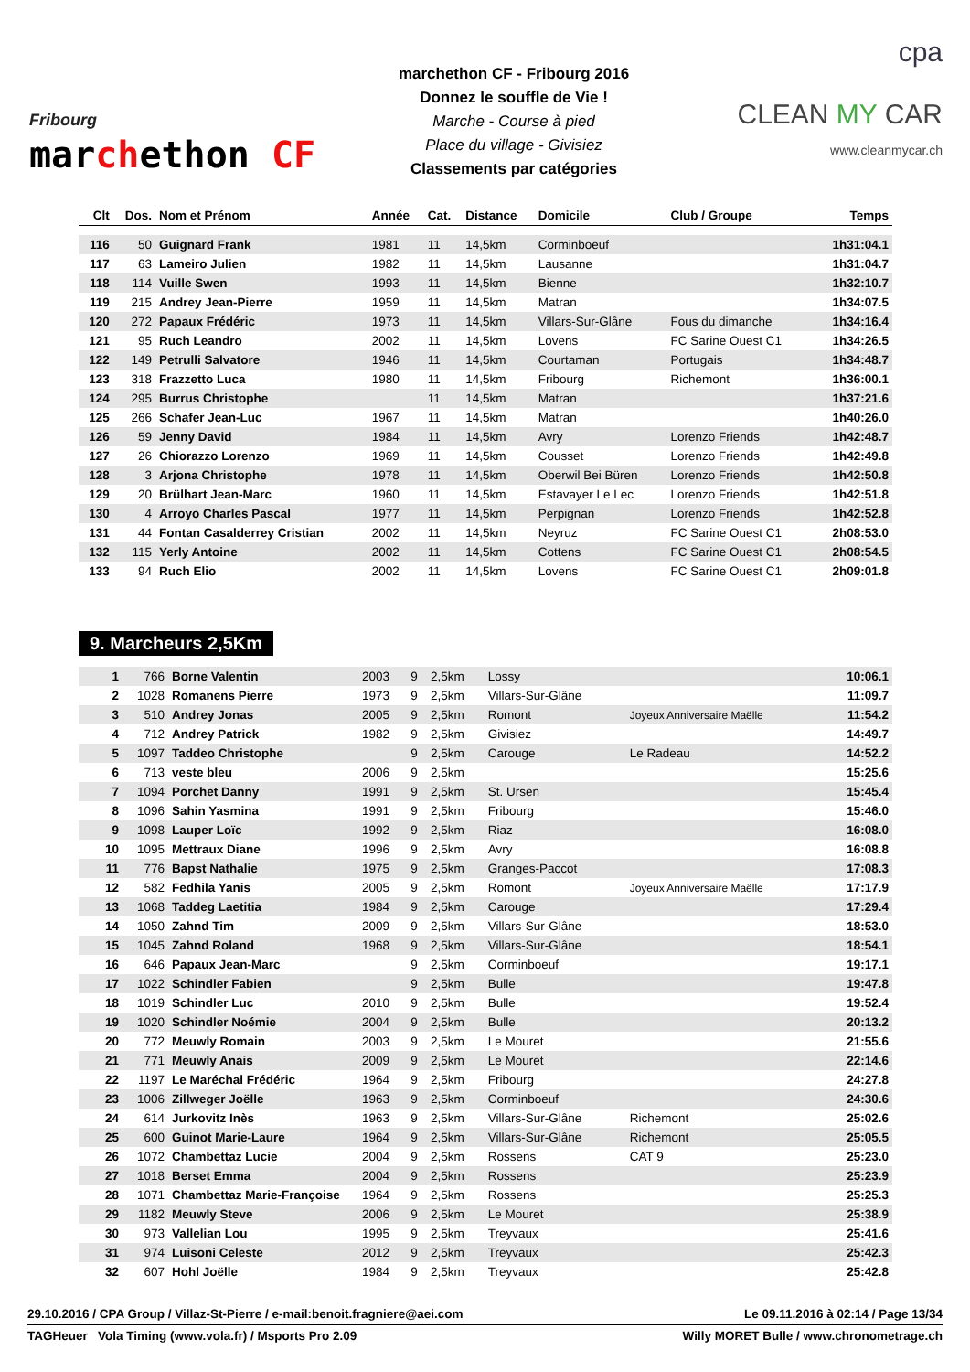Fribourg
marchethon CF
marchethon CF - Fribourg 2016
Donnez le souffle de Vie !
Marche - Course à pied
Place du village - Givisiez
Classements par catégories
cpa
CLEAN MY CAR
www.cleanmycar.ch
| Clt | Dos. | Nom et Prénom | Année | Cat. | Distance | Domicile | Club / Groupe | Temps |
| --- | --- | --- | --- | --- | --- | --- | --- | --- |
| 116 | 50 | Guignard Frank | 1981 | 11 | 14,5km | Corminboeuf | | 1h31:04.1 |
| 117 | 63 | Lameiro Julien | 1982 | 11 | 14,5km | Lausanne | | 1h31:04.7 |
| 118 | 114 | Vuille Swen | 1993 | 11 | 14,5km | Bienne | | 1h32:10.7 |
| 119 | 215 | Andrey Jean-Pierre | 1959 | 11 | 14,5km | Matran | | 1h34:07.5 |
| 120 | 272 | Papaux Frédéric | 1973 | 11 | 14,5km | Villars-Sur-Glâne | Fous du dimanche | 1h34:16.4 |
| 121 | 95 | Ruch Leandro | 2002 | 11 | 14,5km | Lovens | FC Sarine Ouest C1 | 1h34:26.5 |
| 122 | 149 | Petrulli Salvatore | 1946 | 11 | 14,5km | Courtaman | Portugais | 1h34:48.7 |
| 123 | 318 | Frazzetto Luca | 1980 | 11 | 14,5km | Fribourg | Richemont | 1h36:00.1 |
| 124 | 295 | Burrus Christophe | | 11 | 14,5km | Matran | | 1h37:21.6 |
| 125 | 266 | Schafer Jean-Luc | 1967 | 11 | 14,5km | Matran | | 1h40:26.0 |
| 126 | 59 | Jenny David | 1984 | 11 | 14,5km | Avry | Lorenzo Friends | 1h42:48.7 |
| 127 | 26 | Chiorazzo Lorenzo | 1969 | 11 | 14,5km | Cousset | Lorenzo Friends | 1h42:49.8 |
| 128 | 3 | Arjona Christophe | 1978 | 11 | 14,5km | Oberwil Bei Büren | Lorenzo Friends | 1h42:50.8 |
| 129 | 20 | Brülhart Jean-Marc | 1960 | 11 | 14,5km | Estavayer Le Lec | Lorenzo Friends | 1h42:51.8 |
| 130 | 4 | Arroyo Charles Pascal | 1977 | 11 | 14,5km | Perpignan | Lorenzo Friends | 1h42:52.8 |
| 131 | 44 | Fontan Casalderrey Cristian | 2002 | 11 | 14,5km | Neyruz | FC Sarine Ouest C1 | 2h08:53.0 |
| 132 | 115 | Yerly Antoine | 2002 | 11 | 14,5km | Cottens | FC Sarine Ouest C1 | 2h08:54.5 |
| 133 | 94 | Ruch Elio | 2002 | 11 | 14,5km | Lovens | FC Sarine Ouest C1 | 2h09:01.8 |
9. Marcheurs 2,5Km
| 1 | 766 | Borne Valentin | 2003 | 9 | 2,5km | Lossy | | 10:06.1 |
| 2 | 1028 | Romanens Pierre | 1973 | 9 | 2,5km | Villars-Sur-Glâne | | 11:09.7 |
| 3 | 510 | Andrey Jonas | 2005 | 9 | 2,5km | Romont | Joyeux Anniversaire Maëlle | 11:54.2 |
| 4 | 712 | Andrey Patrick | 1982 | 9 | 2,5km | Givisiez | | 14:49.7 |
| 5 | 1097 | Taddeo Christophe | | 9 | 2,5km | Carouge | Le Radeau | 14:52.2 |
| 6 | 713 | veste bleu | 2006 | 9 | 2,5km | | | 15:25.6 |
| 7 | 1094 | Porchet Danny | 1991 | 9 | 2,5km | St. Ursen | | 15:45.4 |
| 8 | 1096 | Sahin Yasmina | 1991 | 9 | 2,5km | Fribourg | | 15:46.0 |
| 9 | 1098 | Lauper Loïc | 1992 | 9 | 2,5km | Riaz | | 16:08.0 |
| 10 | 1095 | Mettraux Diane | 1996 | 9 | 2,5km | Avry | | 16:08.8 |
| 11 | 776 | Bapst Nathalie | 1975 | 9 | 2,5km | Granges-Paccot | | 17:08.3 |
| 12 | 582 | Fedhila Yanis | 2005 | 9 | 2,5km | Romont | Joyeux Anniversaire Maëlle | 17:17.9 |
| 13 | 1068 | Taddeg Laetitia | 1984 | 9 | 2,5km | Carouge | | 17:29.4 |
| 14 | 1050 | Zahnd Tim | 2009 | 9 | 2,5km | Villars-Sur-Glâne | | 18:53.0 |
| 15 | 1045 | Zahnd Roland | 1968 | 9 | 2,5km | Villars-Sur-Glâne | | 18:54.1 |
| 16 | 646 | Papaux Jean-Marc | | 9 | 2,5km | Corminboeuf | | 19:17.1 |
| 17 | 1022 | Schindler Fabien | | 9 | 2,5km | Bulle | | 19:47.8 |
| 18 | 1019 | Schindler Luc | 2010 | 9 | 2,5km | Bulle | | 19:52.4 |
| 19 | 1020 | Schindler Noémie | 2004 | 9 | 2,5km | Bulle | | 20:13.2 |
| 20 | 772 | Meuwly Romain | 2003 | 9 | 2,5km | Le Mouret | | 21:55.6 |
| 21 | 771 | Meuwly Anais | 2009 | 9 | 2,5km | Le Mouret | | 22:14.6 |
| 22 | 1197 | Le Maréchal Frédéric | 1964 | 9 | 2,5km | Fribourg | | 24:27.8 |
| 23 | 1006 | Zillweger Joëlle | 1963 | 9 | 2,5km | Corminboeuf | | 24:30.6 |
| 24 | 614 | Jurkovitz Inès | 1963 | 9 | 2,5km | Villars-Sur-Glâne | Richemont | 25:02.6 |
| 25 | 600 | Guinot Marie-Laure | 1964 | 9 | 2,5km | Villars-Sur-Glâne | Richemont | 25:05.5 |
| 26 | 1072 | Chambettaz Lucie | 2004 | 9 | 2,5km | Rossens | CAT 9 | 25:23.0 |
| 27 | 1018 | Berset Emma | 2004 | 9 | 2,5km | Rossens | | 25:23.9 |
| 28 | 1071 | Chambettaz Marie-Françoise | 1964 | 9 | 2,5km | Rossens | | 25:25.3 |
| 29 | 1182 | Meuwly Steve | 2006 | 9 | 2,5km | Le Mouret | | 25:38.9 |
| 30 | 973 | Vallelian Lou | 1995 | 9 | 2,5km | Treyvaux | | 25:41.6 |
| 31 | 974 | Luisoni Celeste | 2012 | 9 | 2,5km | Treyvaux | | 25:42.3 |
| 32 | 607 | Hohl Joëlle | 1984 | 9 | 2,5km | Treyvaux | | 25:42.8 |
29.10.2016 / CPA Group / Villaz-St-Pierre / e-mail:benoit.fragniere@aei.com Le 09.11.2016 à 02:14 / Page 13/34
TAGHeuer Vola Timing (www.vola.fr) / Msports Pro 2.09 Willy MORET Bulle / www.chronometrage.ch